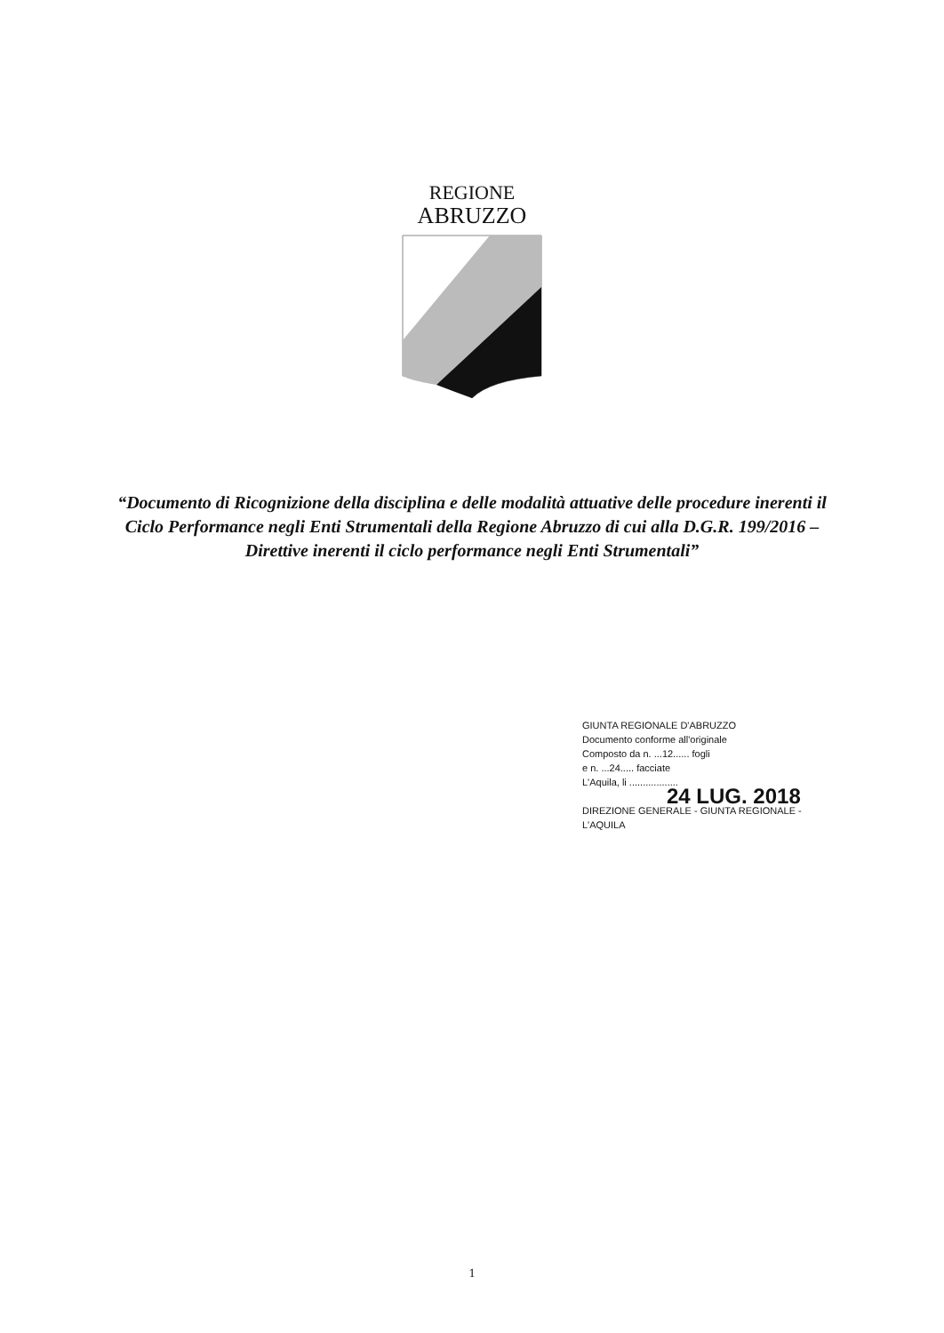REGIONE
ABRUZZO
“Documento di Ricognizione della disciplina e delle modalità attuative delle procedure inerenti il Ciclo Performance negli Enti Strumentali della Regione Abruzzo di cui alla D.G.R. 199/2016 – Direttive inerenti il ciclo performance negli Enti Strumentali”
GIUNTA REGIONALE D'ABRUZZO
Documento conforme all'originale
Composto da n. ...12...... fogli
e n. ...24..... facciate
L'Aquila, li ..................
24 LUG. 2018
DIREZIONE GENERALE - GIUNTA REGIONALE - L'AQUILA
1